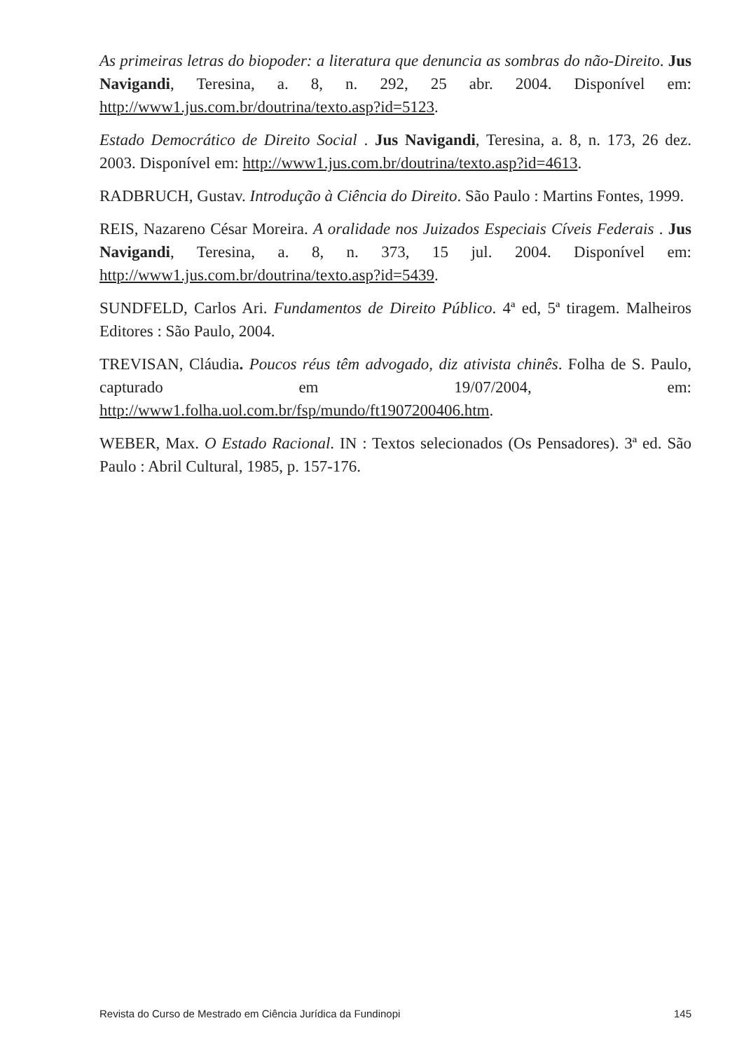As primeiras letras do biopoder: a literatura que denuncia as sombras do não-Direito. Jus Navigandi, Teresina, a. 8, n. 292, 25 abr. 2004. Disponível em: http://www1.jus.com.br/doutrina/texto.asp?id=5123.
Estado Democrático de Direito Social . Jus Navigandi, Teresina, a. 8, n. 173, 26 dez. 2003. Disponível em: http://www1.jus.com.br/doutrina/texto.asp?id=4613.
RADBRUCH, Gustav. Introdução à Ciência do Direito. São Paulo : Martins Fontes, 1999.
REIS, Nazareno César Moreira. A oralidade nos Juizados Especiais Cíveis Federais . Jus Navigandi, Teresina, a. 8, n. 373, 15 jul. 2004. Disponível em: http://www1.jus.com.br/doutrina/texto.asp?id=5439.
SUNDFELD, Carlos Ari. Fundamentos de Direito Público. 4ª ed, 5ª tiragem. Malheiros Editores : São Paulo, 2004.
TREVISAN, Cláudia. Poucos réus têm advogado, diz ativista chinês. Folha de S. Paulo, capturado em 19/07/2004, em: http://www1.folha.uol.com.br/fsp/mundo/ft1907200406.htm.
WEBER, Max. O Estado Racional. IN : Textos selecionados (Os Pensadores). 3ª ed. São Paulo : Abril Cultural, 1985, p. 157-176.
Revista do Curso de Mestrado em Ciência Jurídica da Fundinopi 145